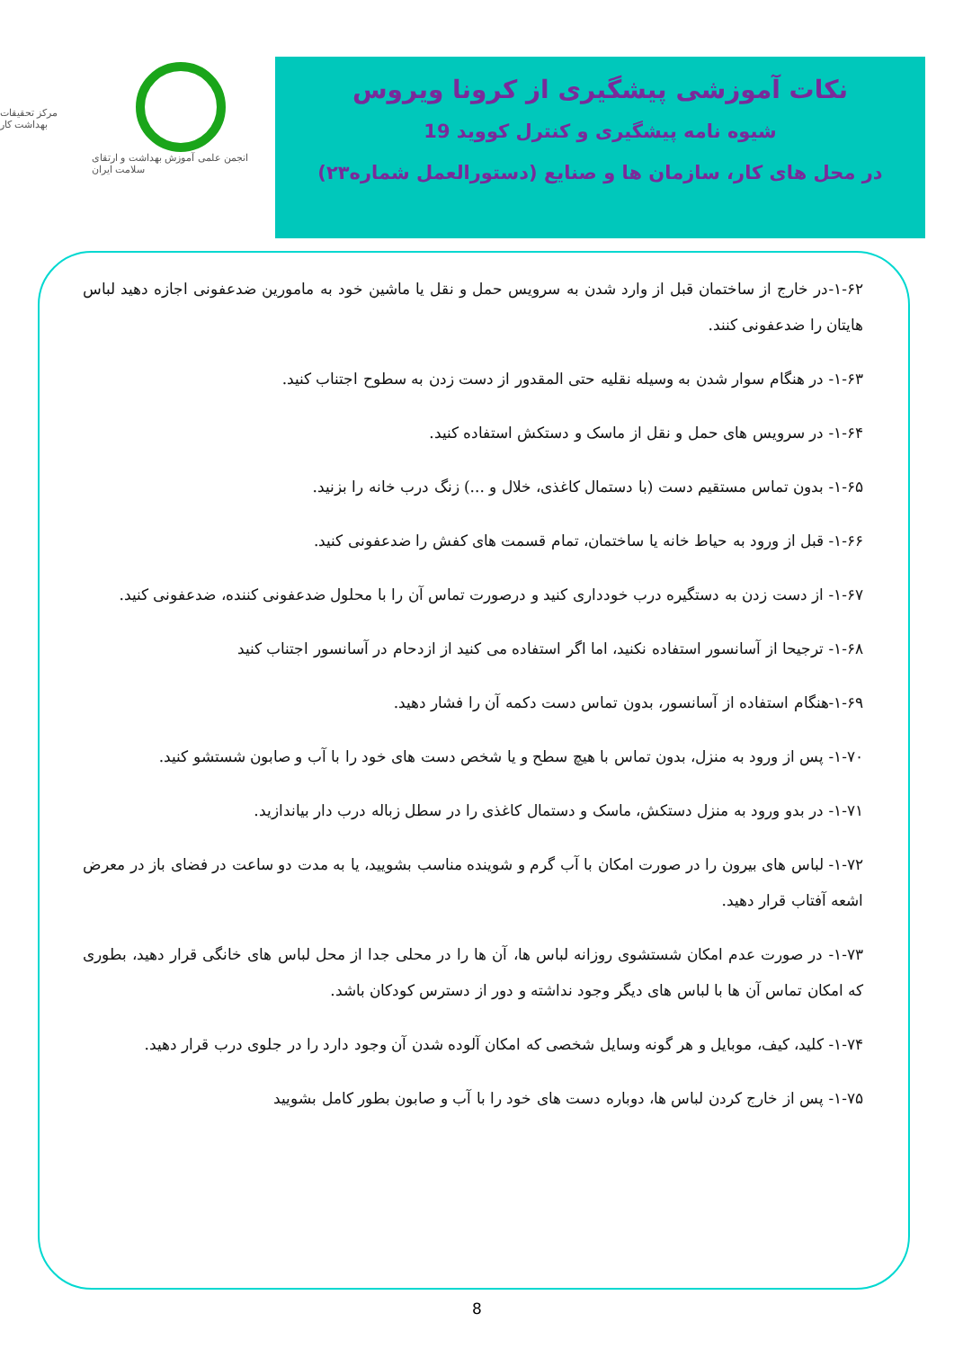مرکز تحقیقات بهداشت کار
انجمن علمی آموزش بهداشت و ارتقای سلامت ایران
نکات آموزشی پیشگیری از کرونا ویروس
شیوه نامه پیشگیری و کنترل کووید 19
در محل های کار، سازمان ها و صنایع (دستورالعمل شماره۲۳)
۱-۶۲-در خارج از ساختمان قبل از وارد شدن به سرویس حمل و نقل یا ماشین خود به مامورین ضدعفونی اجازه دهید لباس هایتان را ضدعفونی کنند.
۱-۶۳- در هنگام سوار شدن به وسیله نقلیه حتی المقدور از دست زدن به سطوح اجتناب کنید.
۱-۶۴- در سرویس های حمل و نقل از ماسک و دستکش استفاده کنید.
۱-۶۵- بدون تماس مستقیم دست (با دستمال کاغذی، خلال و ...) زنگ درب خانه را بزنید.
۱-۶۶- قبل از ورود به حیاط خانه یا ساختمان، تمام قسمت های کفش را ضدعفونی کنید.
۱-۶۷- از دست زدن به دستگیره درب خودداری کنید و درصورت تماس آن را با محلول ضدعفونی کننده، ضدعفونی کنید.
۱-۶۸- ترجیحا از آسانسور استفاده نکنید، اما اگر استفاده می کنید از ازدحام در آسانسور اجتناب کنید
۱-۶۹-هنگام استفاده از آسانسور، بدون تماس دست دکمه آن را فشار دهید.
۱-۷۰- پس از ورود به منزل، بدون تماس با هیچ سطح و یا شخص دست های خود را با آب و صابون شستشو کنید.
۱-۷۱- در بدو ورود به منزل دستکش، ماسک و دستمال کاغذی را در سطل زباله درب دار بیاندازید.
۱-۷۲- لباس های بیرون را در صورت امکان با آب گرم و شوینده مناسب بشویید، یا به مدت دو ساعت در فضای باز در معرض اشعه آفتاب قرار دهید.
۱-۷۳- در صورت عدم امکان شستشوی روزانه لباس ها، آن ها را در محلی جدا از محل لباس های خانگی قرار دهید، بطوری که امکان تماس آن ها با لباس های دیگر وجود نداشته و دور از دسترس کودکان باشد.
۱-۷۴- کلید، کیف، موبایل و هر گونه وسایل شخصی که امکان آلوده شدن آن وجود دارد را در جلوی درب قرار دهید.
۱-۷۵- پس از خارج کردن لباس ها، دوباره دست های خود را با آب و صابون بطور کامل بشویید
8